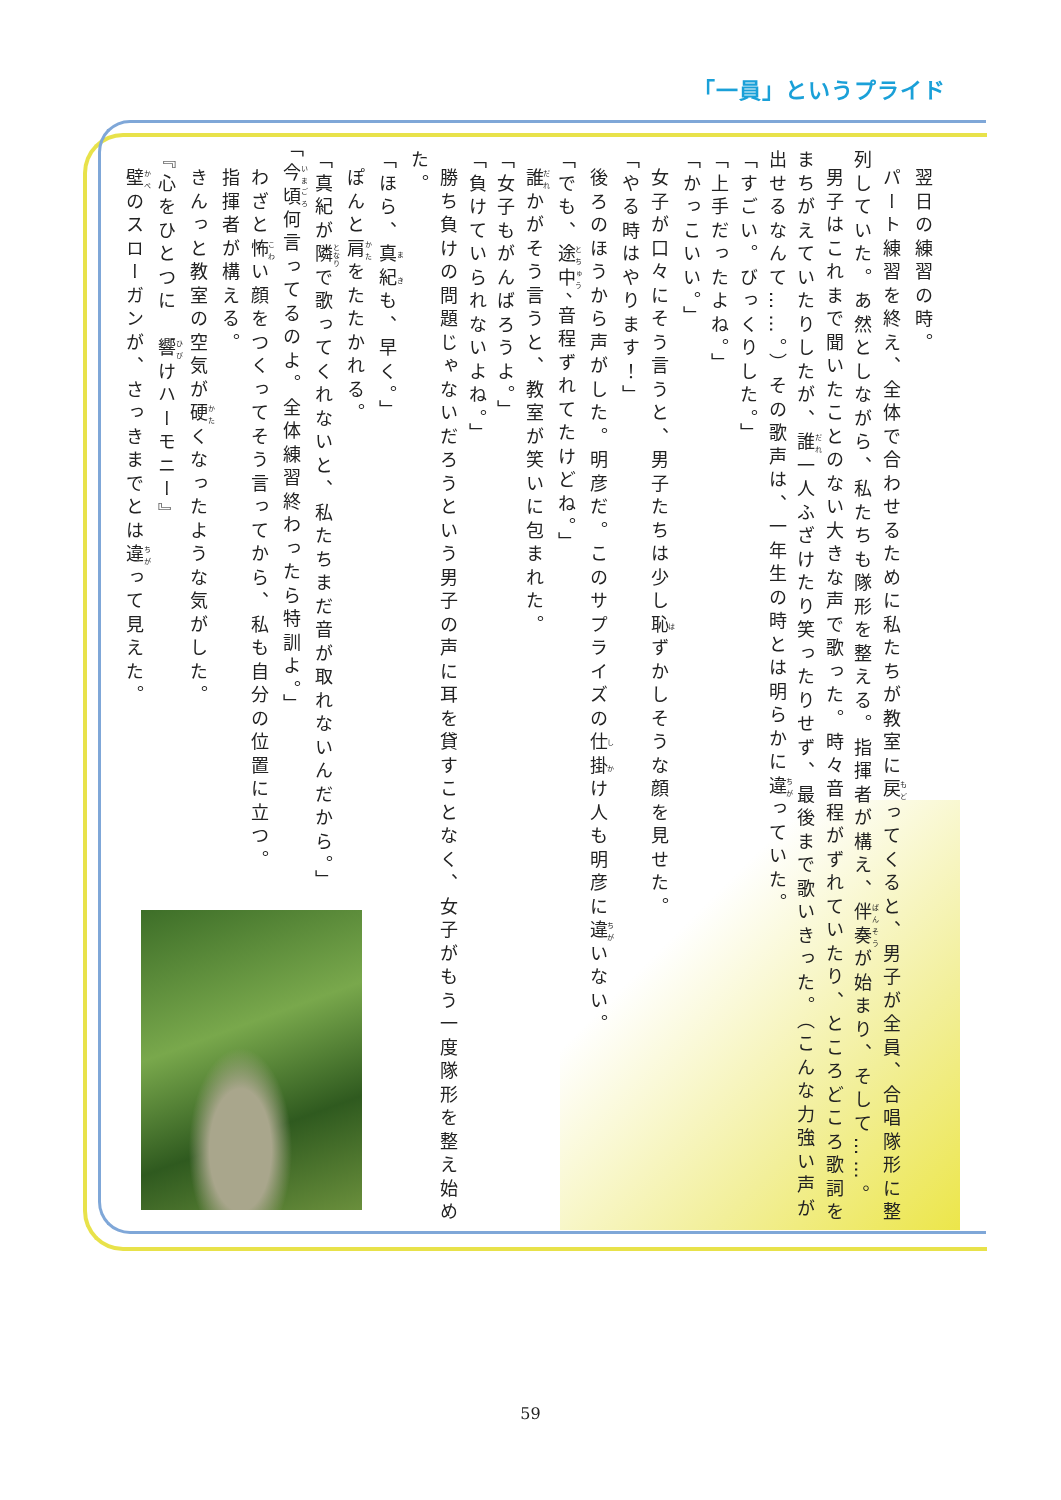「一員」というプライド
翌日の練習の時。
パート練習を終え、全体で合わせるために私たちが教室に戻ってくると、男子が全員、合唱隊形に整列していた。あ然としながら、私たちも隊形を整える。指揮者が構え、伴奏が始まり、そして……。
男子はこれまで聞いたことのない大きな声で歌った。時々音程がずれていたり、ところどころ歌詞をまちがえていたりしたが、誰一人ふざけたり笑ったりせず、最後まで歌いきった。（こんな力強い声が出せるなんて……。）その歌声は、一年生の時とは明らかに違っていた。
「すごい。びっくりした。」
「上手だったよね。」
「かっこいい。」
女子が口々にそう言うと、男子たちは少し恥ずかしそうな顔を見せた。
「やる時はやります！」
後ろのほうから声がした。明彦だ。このサプライズの仕掛け人も明彦に違いない。
「でも、途中、音程ずれてたけどね。」
誰かがそう言うと、教室が笑いに包まれた。
「女子もがんばろうよ。」
「負けていられないよね。」
勝ち負けの問題じゃないだろうという男子の声に耳を貸すことなく、女子がもう一度隊形を整え始めた。
「ほら、真紀も、早く。」
ぽんと肩をたたかれる。
「真紀が隣で歌ってくれないと、私たちまだ音が取れないんだから。」
「今頃何言ってるのよ。全体練習終わったら特訓よ。」
わざと怖い顔をつくってそう言ってから、私も自分の位置に立つ。
指揮者が構える。
きんっと教室の空気が硬くなったような気がした。
『心をひとつに　響けハーモニー』
壁のスローガンが、さっきまでとは違って見えた。
59